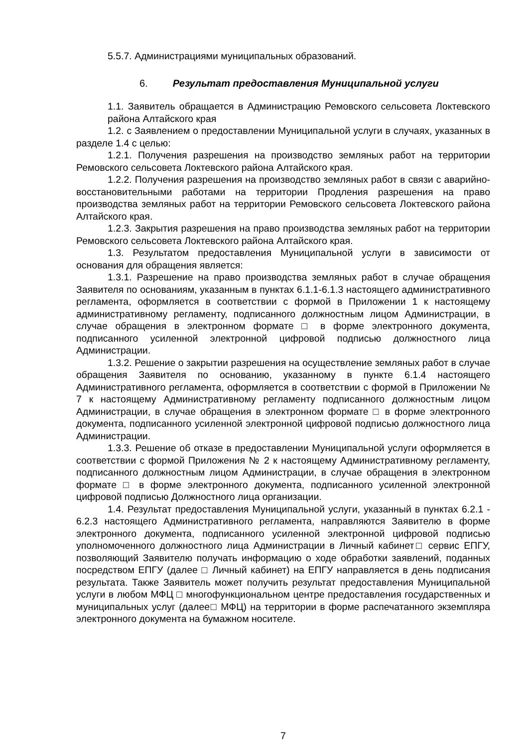5.5.7. Администрациями муниципальных образований.
6. Результат предоставления Муниципальной услуги
1.1. Заявитель обращается в Администрацию Ремовского сельсовета Локтевского района Алтайского края
1.2. с Заявлением о предоставлении Муниципальной услуги в случаях, указанных в разделе 1.4 с целью:
1.2.1. Получения разрешения на производство земляных работ на территории Ремовского сельсовета Локтевского района Алтайского края.
1.2.2. Получения разрешения на производство земляных работ в связи с аварийно-восстановительными работами на территории Продления разрешения на право производства земляных работ на территории Ремовского сельсовета Локтевского района Алтайского края.
1.2.3. Закрытия разрешения на право производства земляных работ на территории Ремовского сельсовета Локтевского района Алтайского края.
1.3. Результатом предоставления Муниципальной услуги в зависимости от основания для обращения является:
1.3.1. Разрешение на право производства земляных работ в случае обращения Заявителя по основаниям, указанным в пунктах 6.1.1-6.1.3 настоящего административного регламента, оформляется в соответствии с формой в Приложении 1 к настоящему административному регламенту, подписанного должностным лицом Администрации, в случае обращения в электронном формате □ в форме электронного документа, подписанного усиленной электронной цифровой подписью должностного лица Администрации.
1.3.2. Решение о закрытии разрешения на осуществление земляных работ в случае обращения Заявителя по основанию, указанному в пункте 6.1.4 настоящего Административного регламента, оформляется в соответствии с формой в Приложении № 7 к настоящему Административному регламенту подписанного должностным лицом Администрации, в случае обращения в электронном формате □ в форме электронного документа, подписанного усиленной электронной цифровой подписью должностного лица Администрации.
1.3.3. Решение об отказе в предоставлении Муниципальной услуги оформляется в соответствии с формой Приложения № 2 к настоящему Административному регламенту, подписанного должностным лицом Администрации, в случае обращения в электронном формате □ в форме электронного документа, подписанного усиленной электронной цифровой подписью Должностного лица организации.
1.4. Результат предоставления Муниципальной услуги, указанный в пунктах 6.2.1 - 6.2.3 настоящего Административного регламента, направляются Заявителю в форме электронного документа, подписанного усиленной электронной цифровой подписью уполномоченного должностного лица Администрации в Личный кабинет□ сервис ЕПГУ, позволяющий Заявителю получать информацию о ходе обработки заявлений, поданных посредством ЕПГУ (далее □ Личный кабинет) на ЕПГУ направляется в день подписания результата. Также Заявитель может получить результат предоставления Муниципальной услуги в любом МФЦ □ многофункциональном центре предоставления государственных и муниципальных услуг (далее□ МФЦ) на территории в форме распечатанного экземпляра электронного документа на бумажном носителе.
7